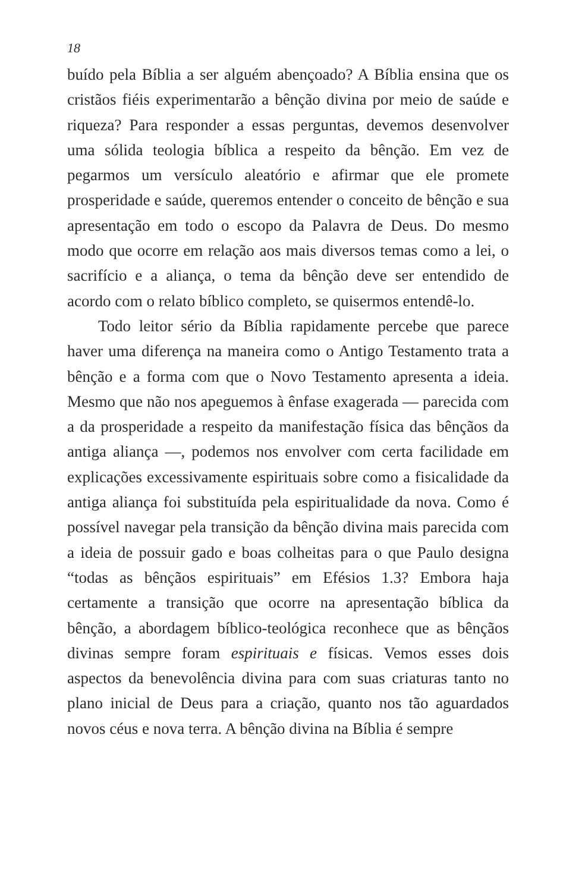18
buído pela Bíblia a ser alguém abençoado? A Bíblia ensina que os cristãos fiéis experimentarão a bênção divina por meio de saúde e riqueza? Para responder a essas perguntas, devemos desenvolver uma sólida teologia bíblica a respeito da bênção. Em vez de pegarmos um versículo aleatório e afirmar que ele promete prosperidade e saúde, queremos entender o conceito de bênção e sua apresentação em todo o escopo da Palavra de Deus. Do mesmo modo que ocorre em relação aos mais diversos temas como a lei, o sacrifício e a aliança, o tema da bênção deve ser entendido de acordo com o relato bíblico completo, se quisermos entendê-lo.
Todo leitor sério da Bíblia rapidamente percebe que parece haver uma diferença na maneira como o Antigo Testamento trata a bênção e a forma com que o Novo Testamento apresenta a ideia. Mesmo que não nos apeguemos à ênfase exagerada — parecida com a da prosperidade a respeito da manifestação física das bênçãos da antiga aliança —, podemos nos envolver com certa facilidade em explicações excessivamente espirituais sobre como a fisicalidade da antiga aliança foi substituída pela espiritualidade da nova. Como é possível navegar pela transição da bênção divina mais parecida com a ideia de possuir gado e boas colheitas para o que Paulo designa “todas as bênçãos espirituais” em Efésios 1.3? Embora haja certamente a transição que ocorre na apresentação bíblica da bênção, a abordagem bíblico-teológica reconhece que as bênçãos divinas sempre foram espirituais e físicas. Vemos esses dois aspectos da benevolência divina para com suas criaturas tanto no plano inicial de Deus para a criação, quanto nos tão aguardados novos céus e nova terra. A bênção divina na Bíblia é sempre